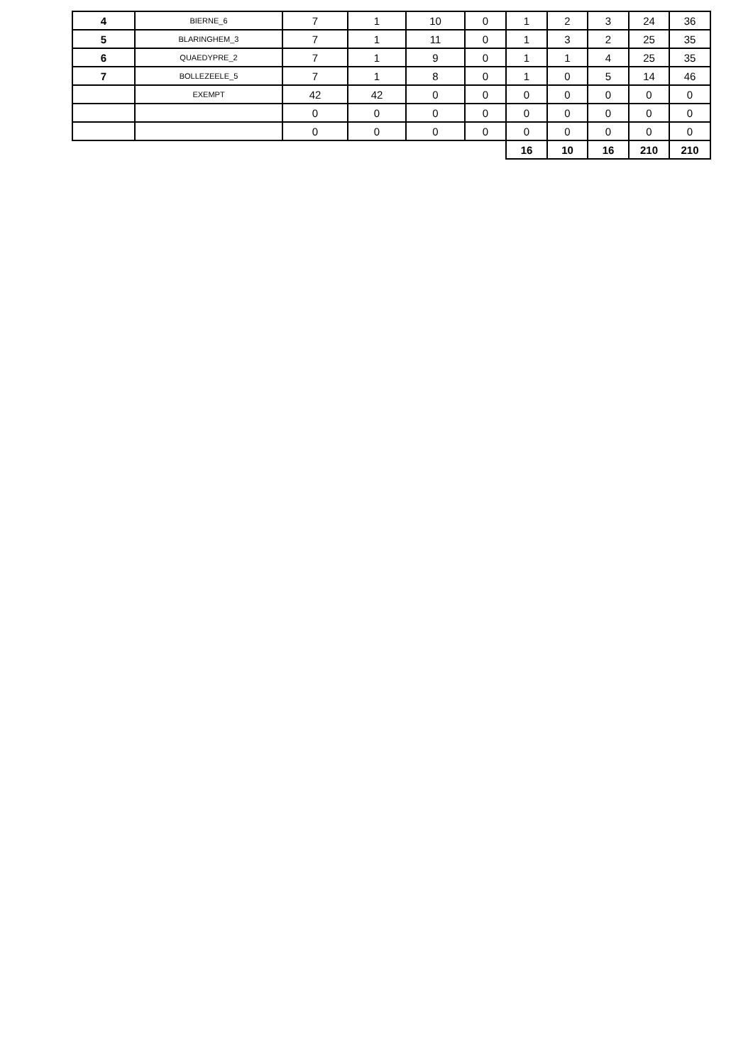| 4 | BIERNE_6 | 7 | 1 | 10 | 0 | 1 | 2 | 3 | 24 | 36 |
| 5 | BLARINGHEM_3 | 7 | 1 | 11 | 0 | 1 | 3 | 2 | 25 | 35 |
| 6 | QUAEDYPRE_2 | 7 | 1 | 9 | 0 | 1 | 1 | 4 | 25 | 35 |
| 7 | BOLLEZEELE_5 | 7 | 1 | 8 | 0 | 1 | 0 | 5 | 14 | 46 |
| | EXEMPT | 42 | 42 | 0 | 0 | 0 | 0 | 0 | 0 | 0 |
| | | 0 | 0 | 0 | 0 | 0 | 0 | 0 | 0 | 0 |
| | | 0 | 0 | 0 | 0 | 0 | 0 | 0 | 0 | 0 |
| | | | | | | 16 | 10 | 16 | 210 | 210 |